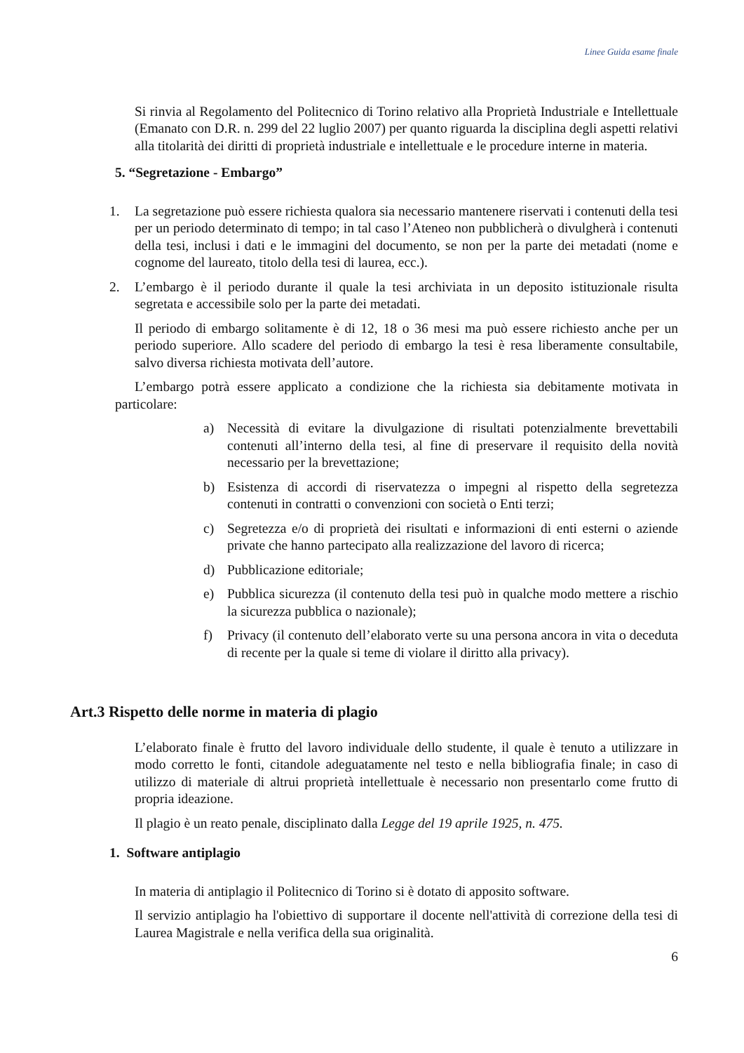Linee Guida esame finale
Si rinvia al Regolamento del Politecnico di Torino relativo alla Proprietà Industriale e Intellettuale (Emanato con D.R. n. 299 del 22 luglio 2007) per quanto riguarda la disciplina degli aspetti relativi alla titolarità dei diritti di proprietà industriale e intellettuale e le procedure interne in materia.
5. “Segretazione - Embargo”
1. La segretazione può essere richiesta qualora sia necessario mantenere riservati i contenuti della tesi per un periodo determinato di tempo; in tal caso l’Ateneo non pubblicherà o divulgherà i contenuti della tesi, inclusi i dati e le immagini del documento, se non per la parte dei metadati (nome e cognome del laureato, titolo della tesi di laurea, ecc.).
2. L’embargo è il periodo durante il quale la tesi archiviata in un deposito istituzionale risulta segretata e accessibile solo per la parte dei metadati.
Il periodo di embargo solitamente è di 12, 18 o 36 mesi ma può essere richiesto anche per un periodo superiore. Allo scadere del periodo di embargo la tesi è resa liberamente consultabile, salvo diversa richiesta motivata dell’autore.
L’embargo potrà essere applicato a condizione che la richiesta sia debitamente motivata in particolare:
a) Necessità di evitare la divulgazione di risultati potenzialmente brevettabili contenuti all’interno della tesi, al fine di preservare il requisito della novità necessario per la brevettazione;
b) Esistenza di accordi di riservatezza o impegni al rispetto della segretezza contenuti in contratti o convenzioni con società o Enti terzi;
c) Segretezza e/o di proprietà dei risultati e informazioni di enti esterni o aziende private che hanno partecipato alla realizzazione del lavoro di ricerca;
d) Pubblicazione editoriale;
e) Pubblica sicurezza (il contenuto della tesi può in qualche modo mettere a rischio la sicurezza pubblica o nazionale);
f) Privacy (il contenuto dell’elaborato verte su una persona ancora in vita o deceduta di recente per la quale si teme di violare il diritto alla privacy).
Art.3 Rispetto delle norme in materia di plagio
L’elaborato finale è frutto del lavoro individuale dello studente, il quale è tenuto a utilizzare in modo corretto le fonti, citandole adeguatamente nel testo e nella bibliografia finale; in caso di utilizzo di materiale di altrui proprietà intellettuale è necessario non presentarlo come frutto di propria ideazione.
Il plagio è un reato penale, disciplinato dalla Legge del 19 aprile 1925, n. 475.
1. Software antiplagio
In materia di antiplagio il Politecnico di Torino si è dotato di apposito software.
Il servizio antiplagio ha l'obiettivo di supportare il docente nell'attività di correzione della tesi di Laurea Magistrale e nella verifica della sua originalità.
6